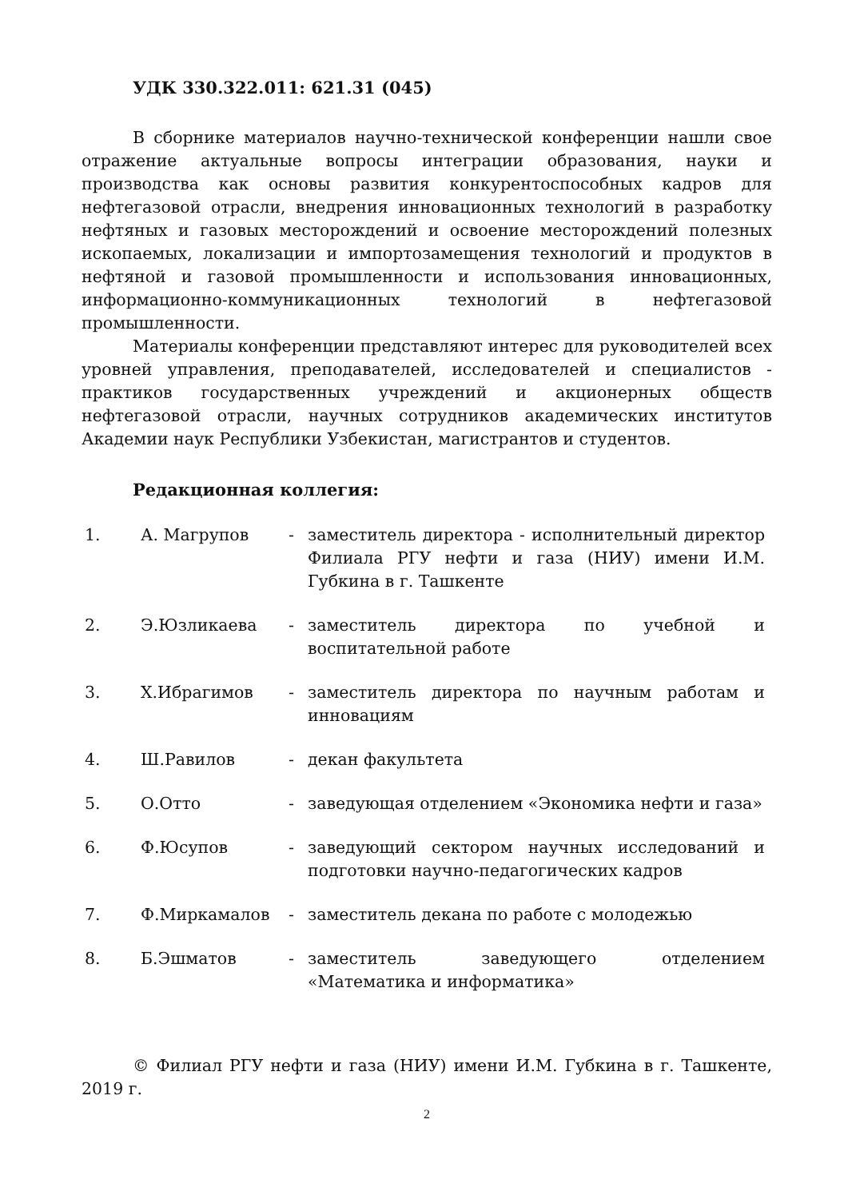УДК 330.322.011: 621.31 (045)
В сборнике материалов научно-технической конференции нашли свое отражение актуальные вопросы интеграции образования, науки и производства как основы развития конкурентоспособных кадров для нефтегазовой отрасли, внедрения инновационных технологий в разработку нефтяных и газовых месторождений и освоение месторождений полезных ископаемых, локализации и импортозамещения технологий и продуктов в нефтяной и газовой промышленности и использования инновационных, информационно-коммуникационных технологий в нефтегазовой промышленности.
Материалы конференции представляют интерес для руководителей всех уровней управления, преподавателей, исследователей и специалистов - практиков государственных учреждений и акционерных обществ нефтегазовой отрасли, научных сотрудников академических институтов Академии наук Республики Узбекистан, магистрантов и студентов.
Редакционная коллегия:
| 1. | А. Магрупов | - | заместитель директора - исполнительный директор Филиала РГУ нефти и газа (НИУ) имени И.М. Губкина в г. Ташкенте |
| 2. | Э.Юзликаева | - | заместитель директора по учебной и воспитательной работе |
| 3. | Х.Ибрагимов | - | заместитель директора по научным работам и инновациям |
| 4. | Ш.Равилов | - | декан факультета |
| 5. | О.Отто | - | заведующая отделением «Экономика нефти и газа» |
| 6. | Ф.Юсупов | - | заведующий сектором научных исследований и подготовки научно-педагогических кадров |
| 7. | Ф.Миркамалов | - | заместитель декана по работе с молодежью |
| 8. | Б.Эшматов | - | заместитель заведующего отделением «Математика и информатика» |
© Филиал РГУ нефти и газа (НИУ) имени И.М. Губкина в г. Ташкенте, 2019 г.
2